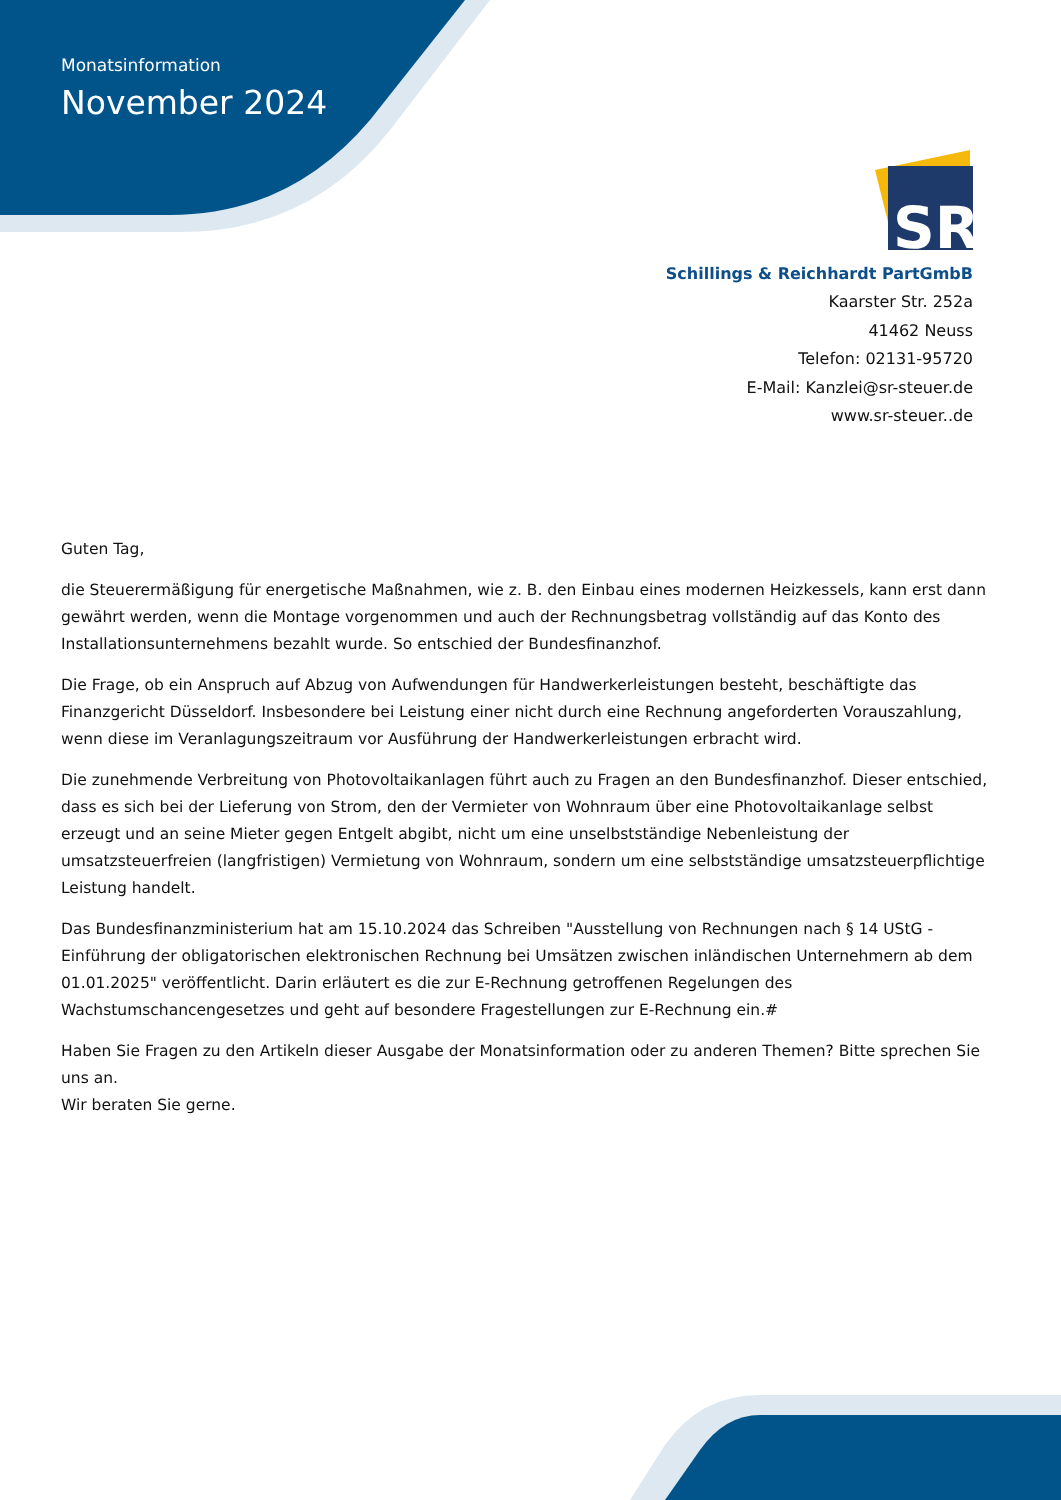Monatsinformation
November 2024
SR
Schillings & Reichhardt PartGmbB
Kaarster Str. 252a
41462 Neuss
Telefon: 02131-95720
E-Mail: Kanzlei@sr-steuer.de
www.sr-steuer..de
Guten Tag,
die Steuerermäßigung für energetische Maßnahmen, wie z. B. den Einbau eines modernen Heizkessels, kann erst dann gewährt werden, wenn die Montage vorgenommen und auch der Rechnungsbetrag vollständig auf das Konto des Installationsunternehmens bezahlt wurde. So entschied der Bundesfinanzhof.
Die Frage, ob ein Anspruch auf Abzug von Aufwendungen für Handwerkerleistungen besteht, beschäftigte das Finanzgericht Düsseldorf. Insbesondere bei Leistung einer nicht durch eine Rechnung angeforderten Vorauszahlung, wenn diese im Veranlagungszeitraum vor Ausführung der Handwerkerleistungen erbracht wird.
Die zunehmende Verbreitung von Photovoltaikanlagen führt auch zu Fragen an den Bundesfinanzhof. Dieser entschied, dass es sich bei der Lieferung von Strom, den der Vermieter von Wohnraum über eine Photovoltaikanlage selbst erzeugt und an seine Mieter gegen Entgelt abgibt, nicht um eine unselbstständige Nebenleistung der umsatzsteuerfreien (langfristigen) Vermietung von Wohnraum, sondern um eine selbstständige umsatzsteuerpflichtige Leistung handelt.
Das Bundesfinanzministerium hat am 15.10.2024 das Schreiben "Ausstellung von Rechnungen nach § 14 UStG - Einführung der obligatorischen elektronischen Rechnung bei Umsätzen zwischen inländischen Unternehmern ab dem 01.01.2025" veröffentlicht. Darin erläutert es die zur E-Rechnung getroffenen Regelungen des Wachstumschancengesetzes und geht auf besondere Fragestellungen zur E-Rechnung ein.#
Haben Sie Fragen zu den Artikeln dieser Ausgabe der Monatsinformation oder zu anderen Themen? Bitte sprechen Sie uns an.
Wir beraten Sie gerne.